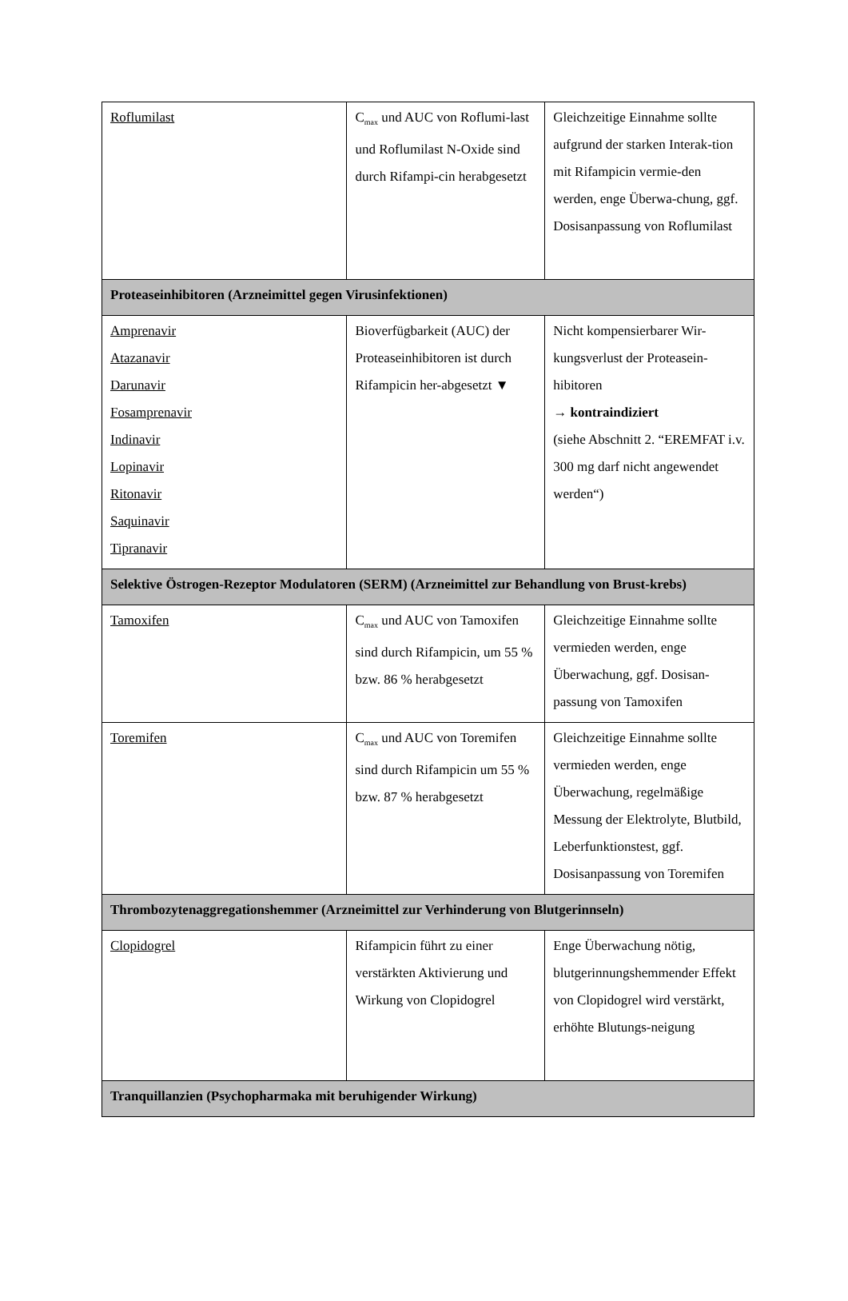| Roflumilast | C<sub>max</sub> und AUC von Roflumi-last und Roflumilast N-Oxide sind durch Rifampi-cin herabgesetzt | Gleichzeitige Einnahme sollte aufgrund der starken Interak-tion mit Rifampicin vermie-den werden, enge Überwa-chung, ggf. Dosisanpassung von Roflumilast |
| Proteaseinhibitoren (Arzneimittel gegen Virusinfektionen) | | |
| Amprenavir Atazanavir Darunavir Fosamprenavir Indinavir Lopinavir Ritonavir Saquinavir Tipranavir | Bioverfügbarkeit (AUC) der Proteaseinhibitoren ist durch Rifampicin her-abgesetzt ▼ | Nicht kompensierbarer Wir-kungsverlust der Proteasein-hibitoren → kontraindiziert (siehe Abschnitt 2. “EREMFAT i.v. 300 mg darf nicht angewendet werden“) |
| Selektive Östrogen-Rezeptor Modulatoren (SERM) (Arzneimittel zur Behandlung von Brust-krebs) | | |
| Tamoxifen | C<sub>max</sub> und AUC von Tamoxifen sind durch Rifampicin, um 55 % bzw. 86 % herabgesetzt | Gleichzeitige Einnahme sollte vermieden werden, enge Überwachung, ggf. Dosisan-passung von Tamoxifen |
| Toremifen | C<sub>max</sub> und AUC von Toremifen sind durch Rifampicin um 55 % bzw. 87 % herabgesetzt | Gleichzeitige Einnahme sollte vermieden werden, enge Überwachung, regelmäßige Messung der Elektrolyte, Blutbild, Leberfunktionstest, ggf. Dosisanpassung von Toremifen |
| Thrombozytenaggregationshemmer (Arzneimittel zur Verhinderung von Blutgerinnseln) | | |
| Clopidogrel | Rifampicin führt zu einer verstärkten Aktivierung und Wirkung von Clopidogrel | Enge Überwachung nötig, blutgerinnungshemmender Effekt von Clopidogrel wird verstärkt, erhöhte Blutungs-neigung |
| Tranquillanzien (Psychopharmaka mit beruhigender Wirkung) | | |